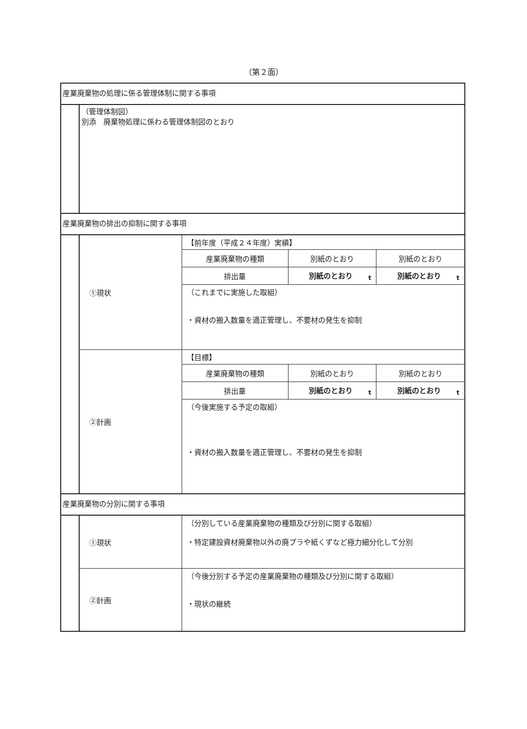（第２面）
産業廃棄物の処理に係る管理体制に関する事項
（管理体制図）
別添　廃棄物処理に係わる管理体制図のとおり
産業廃棄物の排出の抑制に関する事項
| ①現状 | 【前年度（平成２４年度）実績】 | | |
| | 産業廃棄物の種類 | 別紙のとおり | 別紙のとおり |
| | 排出量 | 別紙のとおり t | 別紙のとおり t |
| | （これまでに実施した取組） ・資材の搬入数量を適正管理し、不要材の発生を抑制 | | |
| ②計画 | 【目標】 | | |
| | 産業廃棄物の種類 | 別紙のとおり | 別紙のとおり |
| | 排出量 | 別紙のとおり t | 別紙のとおり t |
| | （今後実施する予定の取組） ・資材の搬入数量を適正管理し、不要材の発生を抑制 | | |
産業廃棄物の分別に関する事項
| ①現状 | （分別している産業廃棄物の種類及び分別に関する取組） ・特定建設資材廃棄物以外の廃プラや紙くずなど極力細分化して分別 |
| ②計画 | （今後分別する予定の産業廃棄物の種類及び分別に関する取組） ・現状の継続 |